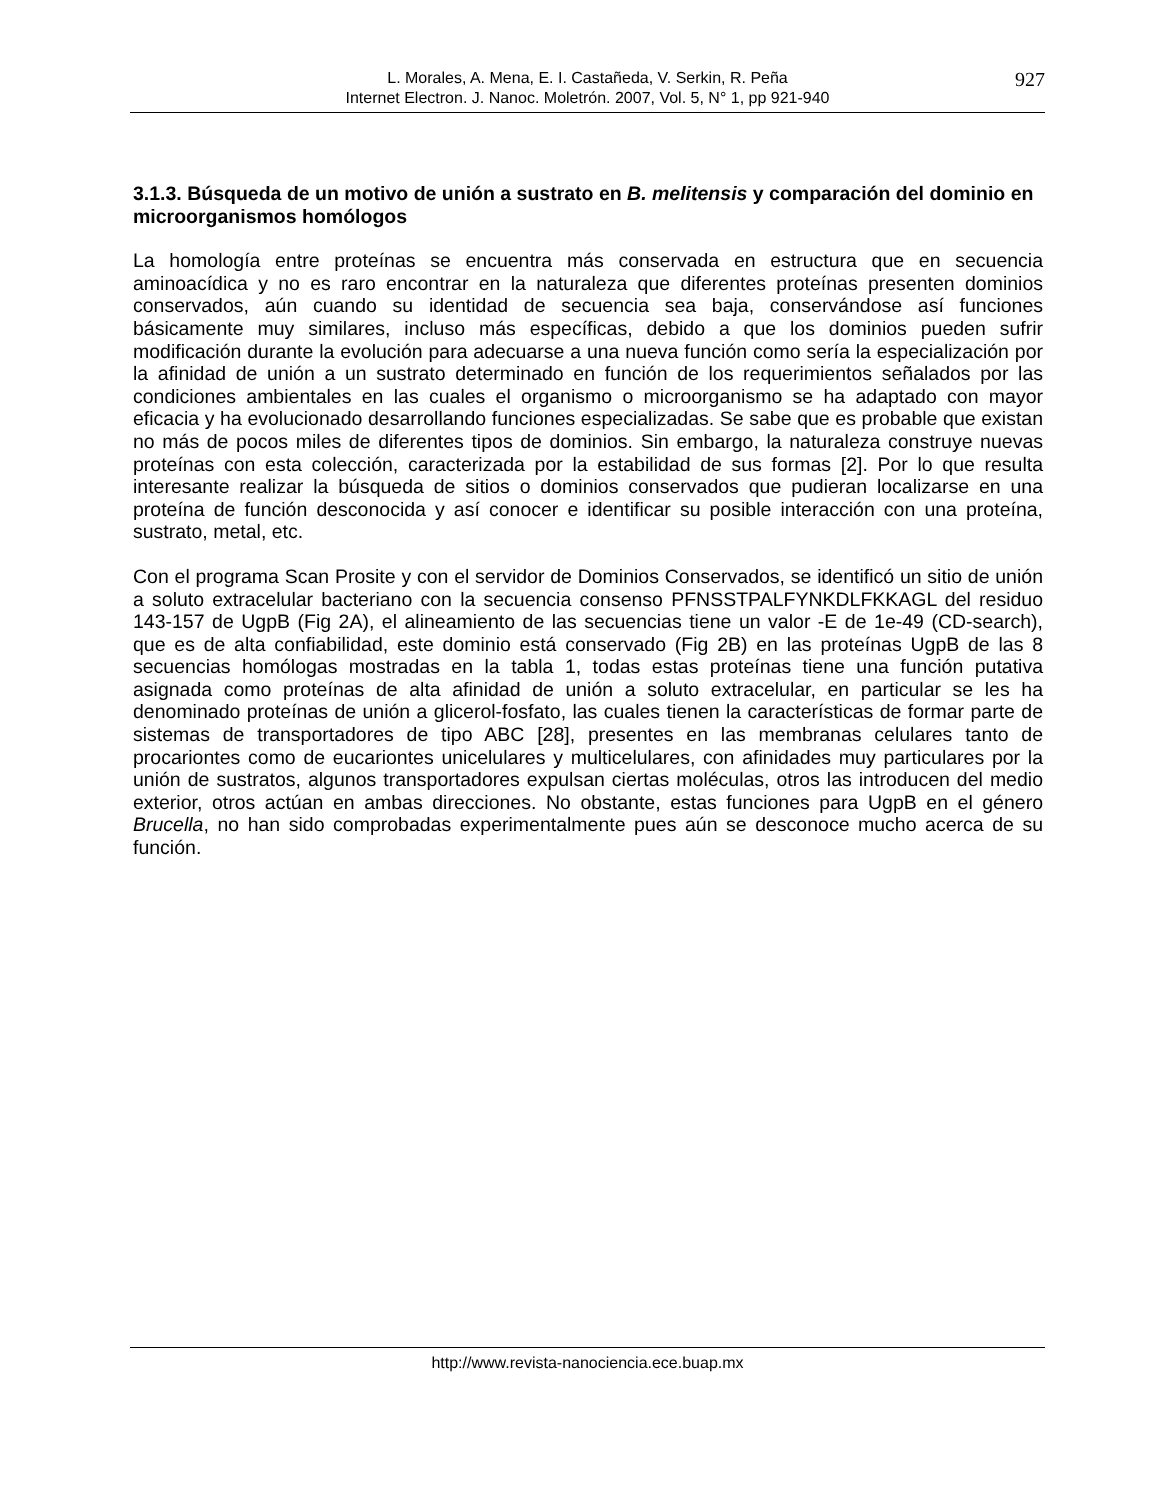L. Morales, A. Mena, E. I. Castañeda, V. Serkin, R. Peña
Internet Electron. J. Nanoc. Moletrón. 2007, Vol. 5, N° 1, pp 921-940
927
3.1.3. Búsqueda de un motivo de unión a sustrato en B. melitensis y comparación del dominio en microorganismos homólogos
La homología entre proteínas se encuentra más conservada en estructura que en secuencia aminoacídica y no es raro encontrar en la naturaleza que diferentes proteínas presenten dominios conservados, aún cuando su identidad de secuencia sea baja, conservándose así funciones básicamente muy similares, incluso más específicas, debido a que los dominios pueden sufrir modificación durante la evolución para adecuarse a una nueva función como sería la especialización por la afinidad de unión a un sustrato determinado en función de los requerimientos señalados por las condiciones ambientales en las cuales el organismo o microorganismo se ha adaptado con mayor eficacia y ha evolucionado desarrollando funciones especializadas. Se sabe que es probable que existan no más de pocos miles de diferentes tipos de dominios. Sin embargo, la naturaleza construye nuevas proteínas con esta colección, caracterizada por la estabilidad de sus formas [2]. Por lo que resulta interesante realizar la búsqueda de sitios o dominios conservados que pudieran localizarse en una proteína de función desconocida y así conocer e identificar su posible interacción con una proteína, sustrato, metal, etc.
Con el programa Scan Prosite y con el servidor de Dominios Conservados, se identificó un sitio de unión a soluto extracelular bacteriano con la secuencia consenso PFNSSTPALFYNKDLFKKAGL del residuo 143-157 de UgpB (Fig 2A), el alineamiento de las secuencias tiene un valor -E de 1e-49 (CD-search), que es de alta confiabilidad, este dominio está conservado (Fig 2B) en las proteínas UgpB de las 8 secuencias homólogas mostradas en la tabla 1, todas estas proteínas tiene una función putativa asignada como proteínas de alta afinidad de unión a soluto extracelular, en particular se les ha denominado proteínas de unión a glicerol-fosfato, las cuales tienen la características de formar parte de sistemas de transportadores de tipo ABC [28], presentes en las membranas celulares tanto de procariontes como de eucariontes unicelulares y multicelulares, con afinidades muy particulares por la unión de sustratos, algunos transportadores expulsan ciertas moléculas, otros las introducen del medio exterior, otros actúan en ambas direcciones. No obstante, estas funciones para UgpB en el género Brucella, no han sido comprobadas experimentalmente pues aún se desconoce mucho acerca de su función.
http://www.revista-nanociencia.ece.buap.mx